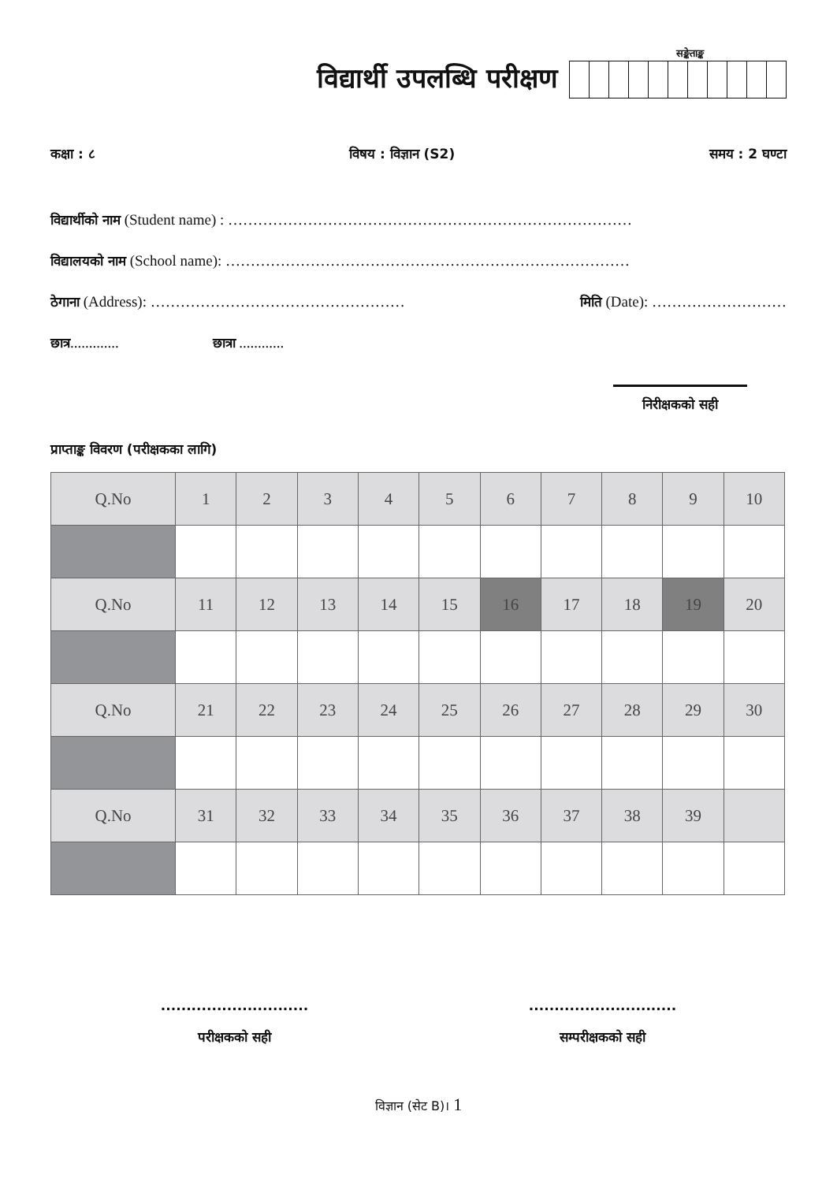विद्यार्थी उपलब्धि परीक्षण
सङ्केताङ्क
कक्षा : ८ विषय : विज्ञान (S2) समय : 2 घण्टा
विद्यार्थीको नाम (Student name) : ………………………………………………………………………
विद्यालयको नाम (School name): ………………………………………………………………………
ठेगाना (Address): …………………………………………… मिति (Date): ………………………
छात्र............. छात्रा ............
निरीक्षकको सही
प्राप्ताङ्क विवरण (परीक्षकका लागि)
| Q.No | 1 | 2 | 3 | 4 | 5 | 6 | 7 | 8 | 9 | 10 |
| Q.No | 11 | 12 | 13 | 14 | 15 | 16 | 17 | 18 | 19 | 20 |
| Q.No | 21 | 22 | 23 | 24 | 25 | 26 | 27 | 28 | 29 | 30 |
| Q.No | 31 | 32 | 33 | 34 | 35 | 36 | 37 | 38 | 39 | |
.............................
परीक्षकको सही
.............................
सम्परीक्षकको सही
विज्ञान (सेट B)। 1